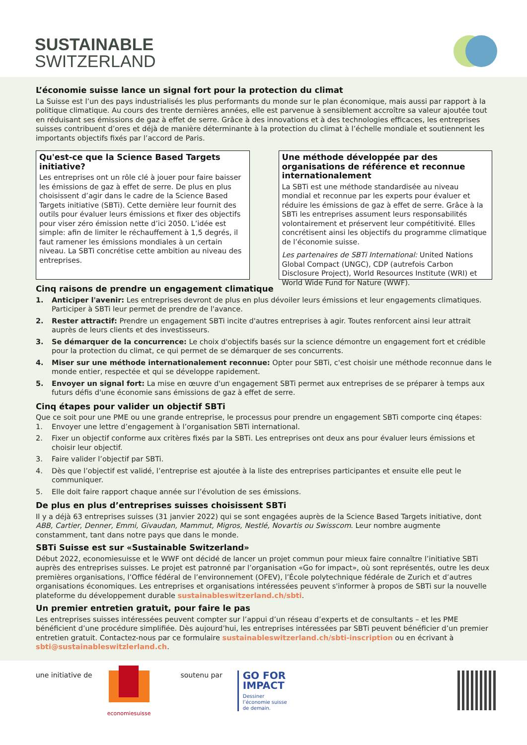SUSTAINABLE
SWITZERLAND
L’économie suisse lance un signal fort pour la protection du climat
La Suisse est l’un des pays industrialisés les plus performants du monde sur le plan économique, mais aussi par rapport à la politique climatique. Au cours des trente dernières années, elle est parvenue à sensiblement accroître sa valeur ajoutée tout en réduisant ses émissions de gaz à effet de serre. Grâce à des innovations et à des technologies efficaces, les entreprises suisses contribuent d’ores et déjà de manière déterminante à la protection du climat à l’échelle mondiale et soutiennent les importants objectifs fixés par l’accord de Paris.
Qu'est-ce que la Science Based Targets initiative?
Les entreprises ont un rôle clé à jouer pour faire baisser les émissions de gaz à effet de serre. De plus en plus choisissent d’agir dans le cadre de la Science Based Targets initiative (SBTi). Cette dernière leur fournit des outils pour évaluer leurs émissions et fixer des objectifs pour viser zéro émission nette d’ici 2050. L’idée est simple: afin de limiter le réchauffement à 1,5 degrés, il faut ramener les émissions mondiales à un certain niveau. La SBTi concrétise cette ambition au niveau des entreprises.
Une méthode développée par des organisations de référence et reconnue internationalement
La SBTi est une méthode standardisée au niveau mondial et reconnue par les experts pour évaluer et réduire les émissions de gaz à effet de serre. Grâce à la SBTi les entreprises assument leurs responsabilités volontairement et préservent leur compétitivité. Elles concrétisent ainsi les objectifs du programme climatique de l’économie suisse.
Les partenaires de SBTi International: United Nations Global Compact (UNGC), CDP (autrefois Carbon Disclosure Project), World Resources Institute (WRI) et World Wide Fund for Nature (WWF).
Cinq raisons de prendre un engagement climatique
1. Anticiper l'avenir: Les entreprises devront de plus en plus dévoiler leurs émissions et leur engagements climatiques. Participer à SBTi leur permet de prendre de l'avance.
2. Rester attractif: Prendre un engagement SBTi incite d'autres entreprises à agir. Toutes renforcent ainsi leur attrait auprès de leurs clients et des investisseurs.
3. Se démarquer de la concurrence: Le choix d'objectifs basés sur la science démontre un engagement fort et crédible pour la protection du climat, ce qui permet de se démarquer de ses concurrents.
4. Miser sur une méthode internationalement reconnue: Opter pour SBTi, c'est choisir une méthode reconnue dans le monde entier, respectée et qui se développe rapidement.
5. Envoyer un signal fort: La mise en œuvre d'un engagement SBTi permet aux entreprises de se préparer à temps aux futurs défis d'une économie sans émissions de gaz à effet de serre.
Cinq étapes pour valider un objectif SBTi
Que ce soit pour une PME ou une grande entreprise, le processus pour prendre un engagement SBTi comporte cinq étapes:
1. Envoyer une lettre d’engagement à l’organisation SBTi international.
2. Fixer un objectif conforme aux critères fixés par la SBTi. Les entreprises ont deux ans pour évaluer leurs émissions et choisir leur objectif.
3. Faire valider l’objectif par SBTi.
4. Dès que l’objectif est validé, l’entreprise est ajoutée à la liste des entreprises participantes et ensuite elle peut le communiquer.
5. Elle doit faire rapport chaque année sur l’évolution de ses émissions.
De plus en plus d’entreprises suisses choisissent SBTi
Il y a déjà 63 entreprises suisses (31 janvier 2022) qui se sont engagées auprès de la Science Based Targets initiative, dont ABB, Cartier, Denner, Emmi, Givaudan, Mammut, Migros, Nestlé, Novartis ou Swisscom. Leur nombre augmente constamment, tant dans notre pays que dans le monde.
SBTi Suisse est sur «Sustainable Switzerland»
Début 2022, economiesuisse et le WWF ont décidé de lancer un projet commun pour mieux faire connaître l’initiative SBTi auprès des entreprises suisses. Le projet est patronné par l’organisation «Go for impact», où sont représentés, outre les deux premières organisations, l’Office fédéral de l’environnement (OFEV), l’École polytechnique fédérale de Zurich et d’autres organisations économiques. Les entreprises et organisations intéressées peuvent s'informer à propos de SBTi sur la nouvelle plateforme du développement durable sustainableswitzerland.ch/sbti.
Un premier entretien gratuit, pour faire le pas
Les entreprises suisses intéressées peuvent compter sur l’appui d’un réseau d’experts et de consultants – et les PME bénéficient d’une procédure simplifiée. Dès aujourd’hui, les entreprises intéressées par SBTi peuvent bénéficier d’un premier entretien gratuit. Contactez-nous par ce formulaire sustainableswitzerland.ch/sbti-inscription ou en écrivant à sbti@sustainableswitzlerland.ch.
une initiative de
economiesuisse
soutenu par
GO FOR
IMPACT
Dessiner
l’économie suisse
de demain.